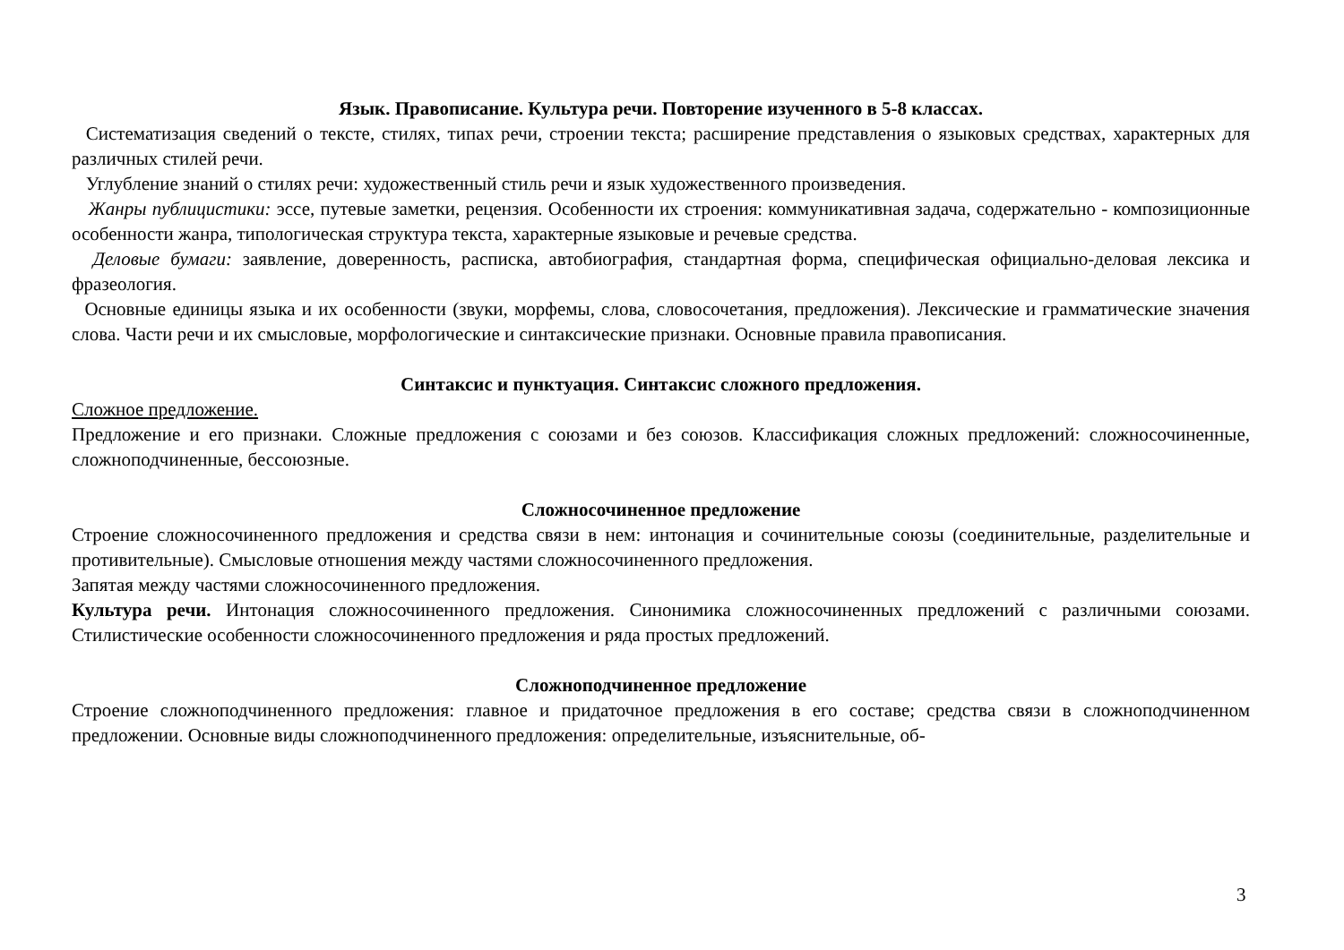Язык. Правописание. Культура речи. Повторение изученного в 5-8 классах.
Систематизация сведений о тексте, стилях, типах речи, строении текста; расширение представления о языковых средствах, характерных для различных стилей речи.
Углубление знаний о стилях речи: художественный стиль речи и язык художественного произведения.
Жанры публицистики: эссе, путевые заметки, рецензия. Особенности их строения: коммуникативная задача, содержательно - композиционные особенности жанра, типологическая структура текста, характерные языковые и речевые средства.
Деловые бумаги: заявление, доверенность, расписка, автобиография, стандартная форма, специфическая официально-деловая лексика и фразеология.
Основные единицы языка и их особенности (звуки, морфемы, слова, словосочетания, предложения). Лексические и грамматические значения слова. Части речи и их смысловые, морфологические и синтаксические признаки. Основные правила правописания.
Синтаксис и пунктуация. Синтаксис сложного предложения.
Сложное предложение.
Предложение и его признаки. Сложные предложения с союзами и без союзов. Классификация сложных предложений: сложносочиненные, сложноподчиненные, бессоюзные.
Сложносочиненное предложение
Строение сложносочиненного предложения и средства связи в нем: интонация и сочинительные союзы (соединительные, разделительные и противительные). Смысловые отношения между частями сложносочиненного предложения.
Запятая между частями сложносочиненного предложения.
Культура речи. Интонация сложносочиненного предложения. Синонимика сложносочиненных предложений с различными союзами. Стилистические особенности сложносочиненного предложения и ряда простых предложений.
Сложноподчиненное предложение
Строение сложноподчиненного предложения: главное и придаточное предложения в его составе; средства связи в сложноподчиненном предложении. Основные виды сложноподчиненного предложения: определительные, изъяснительные, об-
3